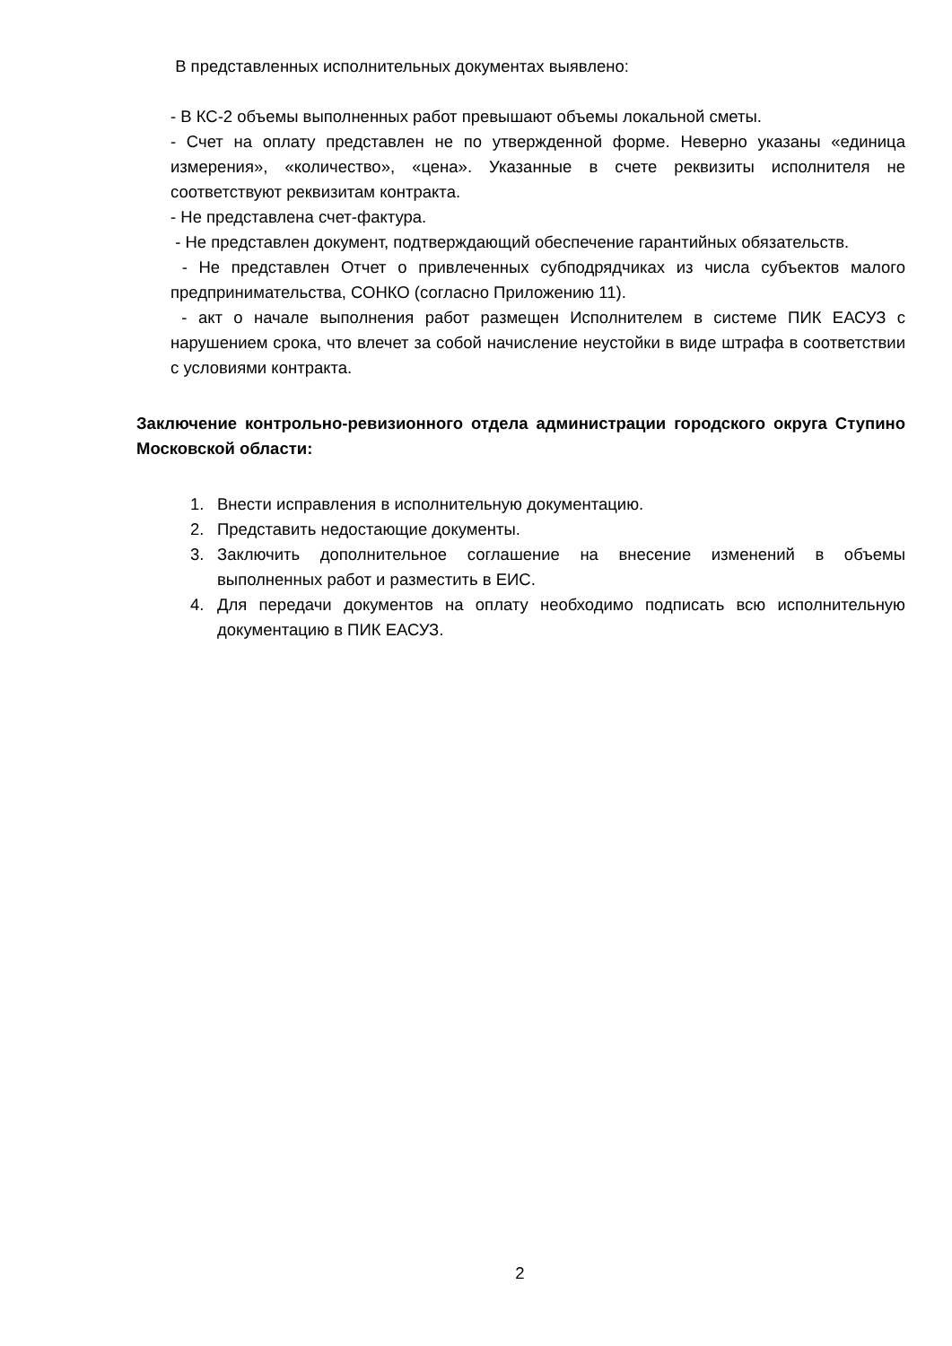В представленных исполнительных документах выявлено:
- В КС-2 объемы выполненных работ превышают объемы локальной сметы.
- Счет на оплату представлен не по утвержденной форме. Неверно указаны «единица измерения», «количество», «цена». Указанные в счете реквизиты исполнителя не соответствуют реквизитам контракта.
- Не представлена счет-фактура.
- Не представлен документ, подтверждающий обеспечение гарантийных обязательств.
- Не представлен Отчет о привлеченных субподрядчиках из числа субъектов малого предпринимательства, СОНКО (согласно Приложению 11).
- акт о начале выполнения работ размещен Исполнителем в системе ПИК ЕАСУЗ с нарушением срока, что влечет за собой начисление неустойки в виде штрафа в соответствии с условиями контракта.
Заключение контрольно-ревизионного отдела администрации городского округа Ступино Московской области:
1. Внести исправления в исполнительную документацию.
2. Представить недостающие документы.
3. Заключить дополнительное соглашение на внесение изменений в объемы выполненных работ и разместить в ЕИС.
4. Для передачи документов на оплату необходимо подписать всю исполнительную документацию в ПИК ЕАСУЗ.
2